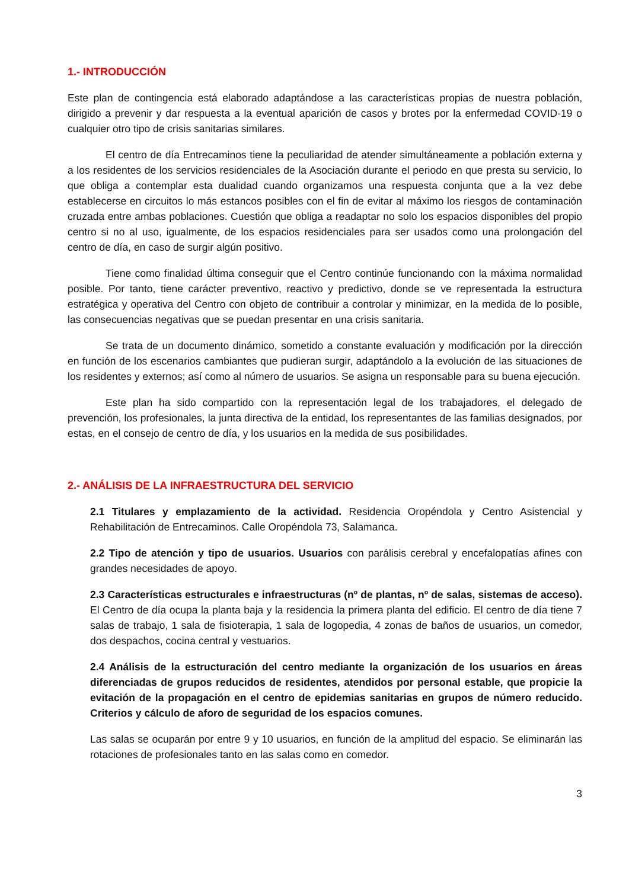1.- INTRODUCCIÓN
Este plan de contingencia está elaborado adaptándose a las características propias de nuestra población, dirigido a prevenir y dar respuesta a la eventual aparición de casos y brotes por la enfermedad COVID-19 o cualquier otro tipo de crisis sanitarias similares.
El centro de día Entrecaminos tiene la peculiaridad de atender simultáneamente a población externa y a los residentes de los servicios residenciales de la Asociación durante el periodo en que presta su servicio, lo que obliga a contemplar esta dualidad cuando organizamos una respuesta conjunta que a la vez debe establecerse en circuitos lo más estancos posibles con el fin de evitar al máximo los riesgos de contaminación cruzada entre ambas poblaciones. Cuestión que obliga a readaptar no solo los espacios disponibles del propio centro si no al uso, igualmente, de los espacios residenciales para ser usados como una prolongación del centro de día, en caso de surgir algún positivo.
Tiene como finalidad última conseguir que el Centro continúe funcionando con la máxima normalidad posible. Por tanto, tiene carácter preventivo, reactivo y predictivo, donde se ve representada la estructura estratégica y operativa del Centro con objeto de contribuir a controlar y minimizar, en la medida de lo posible, las consecuencias negativas que se puedan presentar en una crisis sanitaria.
Se trata de un documento dinámico, sometido a constante evaluación y modificación por la dirección en función de los escenarios cambiantes que pudieran surgir, adaptándolo a la evolución de las situaciones de los residentes y externos; así como al número de usuarios. Se asigna un responsable para su buena ejecución.
Este plan ha sido compartido con la representación legal de los trabajadores, el delegado de prevención, los profesionales, la junta directiva de la entidad, los representantes de las familias designados, por estas, en el consejo de centro de día, y los usuarios en la medida de sus posibilidades.
2.- ANÁLISIS DE LA INFRAESTRUCTURA DEL SERVICIO
2.1 Titulares y emplazamiento de la actividad. Residencia Oropéndola y Centro Asistencial y Rehabilitación de Entrecaminos. Calle Oropéndola 73, Salamanca.
2.2 Tipo de atención y tipo de usuarios. Usuarios con parálisis cerebral y encefalopatías afines con grandes necesidades de apoyo.
2.3 Características estructurales e infraestructuras (nº de plantas, nº de salas, sistemas de acceso). El Centro de día ocupa la planta baja y la residencia la primera planta del edificio. El centro de día tiene 7 salas de trabajo, 1 sala de fisioterapia, 1 sala de logopedia, 4 zonas de baños de usuarios, un comedor, dos despachos, cocina central y vestuarios.
2.4 Análisis de la estructuración del centro mediante la organización de los usuarios en áreas diferenciadas de grupos reducidos de residentes, atendidos por personal estable, que propicie la evitación de la propagación en el centro de epidemias sanitarias en grupos de número reducido. Criterios y cálculo de aforo de seguridad de los espacios comunes.
Las salas se ocuparán por entre 9 y 10 usuarios, en función de la amplitud del espacio. Se eliminarán las rotaciones de profesionales tanto en las salas como en comedor.
3